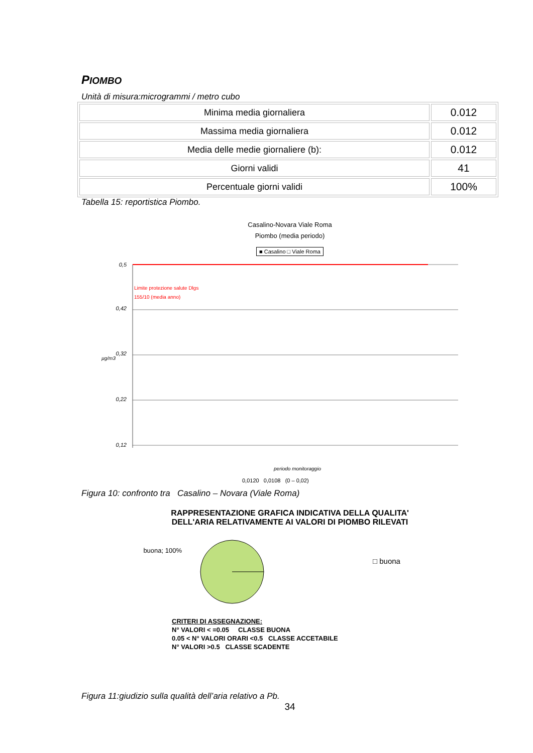PIOMBO
Unità di misura:microgrammi / metro cubo
| Minima media giornaliera | 0.012 |
| Massima media giornaliera | 0.012 |
| Media delle medie giornaliere (b): | 0.012 |
| Giorni validi | 41 |
| Percentuale giorni validi | 100% |
Tabella 15: reportistica Piombo.
Casalino-Novara Viale Roma
Piombo (media periodo)
■ Casalino □ Viale Roma
0,5
0,42
0,32
0,22
0,12
Limite protezione salute Dlgs
155/10 (media anno)
µg/m3
periodo monitoraggio
0,0120 0,0108 (0 – 0,02)
Figura 10: confronto tra Casalino – Novara (Viale Roma)
RAPPRESENTAZIONE GRAFICA INDICATIVA DELLA QUALITA'
DELL'ARIA RELATIVAMENTE AI VALORI DI PIOMBO RILEVATI
buona; 100%
□ buona
CRITERI DI ASSEGNAZIONE:
N° VALORI < =0.05 CLASSE BUONA
0.05 < N° VALORI ORARI <0.5 CLASSE ACCETABILE
N° VALORI >0.5 CLASSE SCADENTE
Figura 11:giudizio sulla qualità dell’aria relativo a Pb.
34